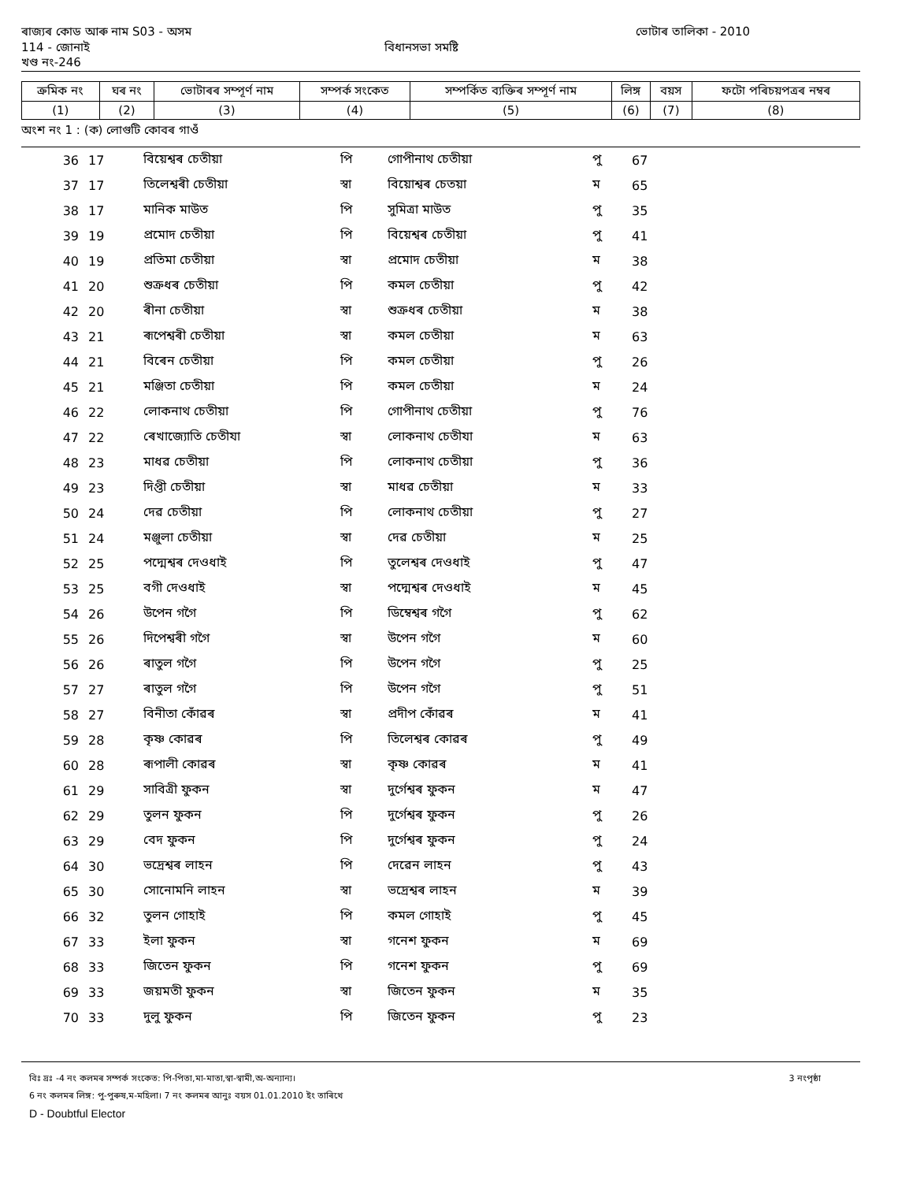ৰাজ্যৰ কোড আৰু নাম S03 - অসম ভোটাৰ তালিকা - 2010
114 - জোনাই বিধানসভা সমষ্টি
খণ্ড নং-246
| ক্ৰমিক নং | ঘৰ নং | ভোটাৰৰ সম্পূৰ্ণ নাম | সম্পৰ্ক সংকেত | সম্পৰ্কিত ব্যক্তিৰ সম্পূৰ্ণ নাম | লিঙ্গ | বয়স | ফটো পৰিচয়পত্ৰৰ নম্বৰ |
| --- | --- | --- | --- | --- | --- | --- | --- |
| (1) | (2) | (3) | (4) | (5) | (6) | (7) | (8) |
অংশ নং 1 : (ক) লোগুটি কোবৰ গাওঁ
| 36 | 17 | বিয়েশ্বৰ চেতীয়া | পি | গোপীনাথ চেতীয়া | পু | 67 |
| 37 | 17 | তিলেশ্বৰী চেতীয়া | স্বা | বিয়োশ্বৰ চেতয়া | ম | 65 |
| 38 | 17 | মানিক মাউত | পি | সুমিত্ৰা মাউত | পু | 35 |
| 39 | 19 | প্ৰমোদ চেতীয়া | পি | বিয়েশ্বৰ চেতীয়া | পু | 41 |
| 40 | 19 | প্ৰতিমা চেতীয়া | স্বা | প্ৰমোদ চেতীয়া | ম | 38 |
| 41 | 20 | শুক্ৰধৰ চেতীয়া | পি | কমল চেতীয়া | পু | 42 |
| 42 | 20 | ৰীনা চেতীয়া | স্বা | শুক্ৰধৰ চেতীয়া | ম | 38 |
| 43 | 21 | ৰূপেশ্বৰী চেতীয়া | স্বা | কমল চেতীয়া | ম | 63 |
| 44 | 21 | বিৰেন চেতীয়া | পি | কমল চেতীয়া | পু | 26 |
| 45 | 21 | মঞ্জিতা চেতীয়া | পি | কমল চেতীয়া | ম | 24 |
| 46 | 22 | লোকনাথ চেতীয়া | পি | গোপীনাথ চেতীয়া | পু | 76 |
| 47 | 22 | ৰেখাজ্যোতি চেতীযা | স্বা | লোকনাথ চেতীযা | ম | 63 |
| 48 | 23 | মাধৱ চেতীয়া | পি | লোকনাথ চেতীয়া | পু | 36 |
| 49 | 23 | দিপ্তী চেতীয়া | স্বা | মাধৱ চেতীয়া | ম | 33 |
| 50 | 24 | দেৱ চেতীয়া | পি | লোকনাথ চেতীয়া | পু | 27 |
| 51 | 24 | মঞ্জুলা চেতীয়া | স্বা | দেৱ চেতীয়া | ম | 25 |
| 52 | 25 | পদ্মেশ্বৰ দেওধাই | পি | তুলেশ্বৰ দেওধাই | পু | 47 |
| 53 | 25 | বগী দেওধাই | স্বা | পদ্মেশ্বৰ দেওধাই | ম | 45 |
| 54 | 26 | উপেন গগৈ | পি | ডিম্বেশ্বৰ গগৈ | পু | 62 |
| 55 | 26 | দিপেশ্বৰী গগৈ | স্বা | উপেন গগৈ | ম | 60 |
| 56 | 26 | ৰাতুল গগৈ | পি | উপেন গগৈ | পু | 25 |
| 57 | 27 | ৰাতুল গগৈ | পি | উপেন গগৈ | পু | 51 |
| 58 | 27 | বিনীতা কোঁৱৰ | স্বা | প্ৰদীপ কোঁৱৰ | ম | 41 |
| 59 | 28 | কৃষ্ণ কোৱৰ | পি | তিলেশ্বৰ কোৱৰ | পু | 49 |
| 60 | 28 | ৰূপালী কোৱৰ | স্বা | কৃষ্ণ কোৱৰ | ম | 41 |
| 61 | 29 | সাবিত্ৰী ফুকন | স্বা | দুৰ্গেশ্বৰ ফুকন | ম | 47 |
| 62 | 29 | তুলন ফুকন | পি | দুৰ্গেশ্বৰ ফুকন | পু | 26 |
| 63 | 29 | বেদ ফুকন | পি | দুৰ্গেশ্বৰ ফুকন | পু | 24 |
| 64 | 30 | ভদ্ৰেশ্বৰ লাহন | পি | দেৱেন লাহন | পু | 43 |
| 65 | 30 | সোনোমনি লাহন | স্বা | ভদ্ৰেশ্বৰ লাহন | ম | 39 |
| 66 | 32 | তুলন গোহাই | পি | কমল গোহাই | পু | 45 |
| 67 | 33 | ইলা ফুকন | স্বা | গনেশ ফুকন | ম | 69 |
| 68 | 33 | জিতেন ফুকন | পি | গনেশ ফুকন | পু | 69 |
| 69 | 33 | জয়মতী ফুকন | স্বা | জিতেন ফুকন | ম | 35 |
| 70 | 33 | দুলু ফুকন | পি | জিতেন ফুকন | পু | 23 |
বিঃ দ্ৰঃ -4 নং কলমৰ সম্পৰ্ক সংকেত: পি-পিতা,মা-মাতা,স্বা-স্বামী,অ-অন্যান্য। 3 নংপৃষ্ঠা
6 নং কলমৰ লিঙ্গ: পু-পুৰুষ,ম-মহিলা। 7 নং কলমৰ আনুঃ বয়স 01.01.2010 ইং তাৰিখে
D - Doubtful Elector